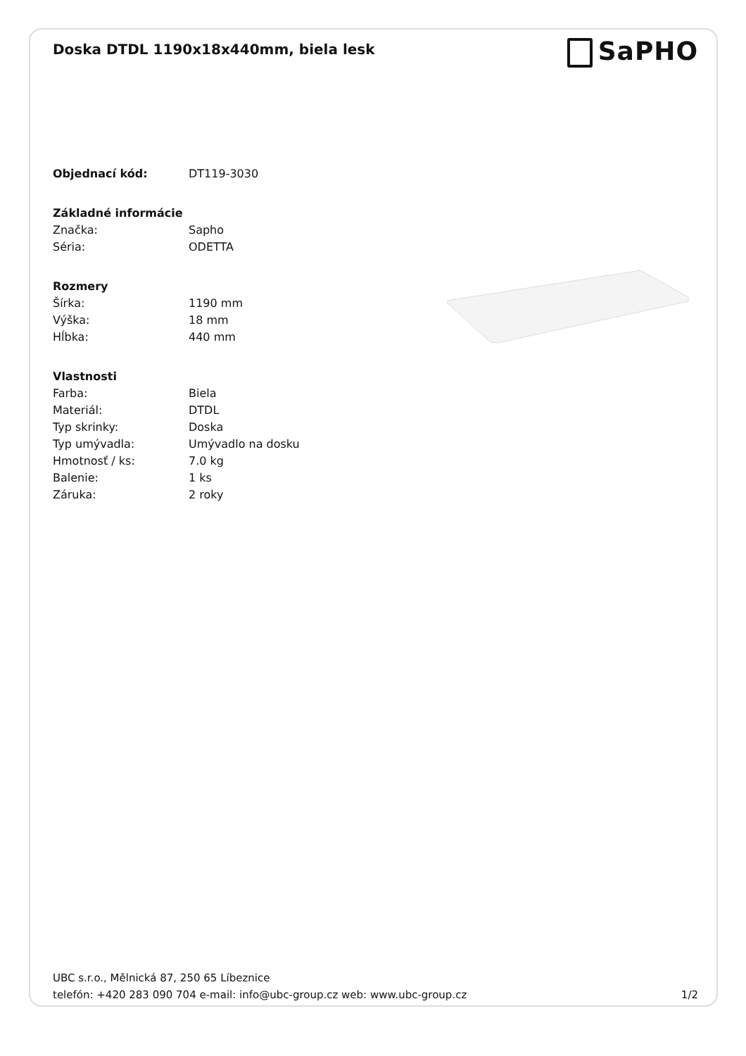Doska DTDL 1190x18x440mm, biela lesk
SaPHO
| Objednací kód: | DT119-3030 |
| Základné informácie | |
| Značka: | Sapho |
| Séria: | ODETTA |
| Rozmery | |
| Šírka: | 1190 mm |
| Výška: | 18 mm |
| Hĺbka: | 440 mm |
| Vlastnosti | |
| Farba: | Biela |
| Materiál: | DTDL |
| Typ skrinky: | Doska |
| Typ umývadla: | Umývadlo na dosku |
| Hmotnosť / ks: | 7.0 kg |
| Balenie: | 1 ks |
| Záruka: | 2 roky |
UBC s.r.o., Mělnická 87, 250 65 Líbeznice
telefón: +420 283 090 704 e-mail: info@ubc-group.cz web: www.ubc-group.cz 1/2